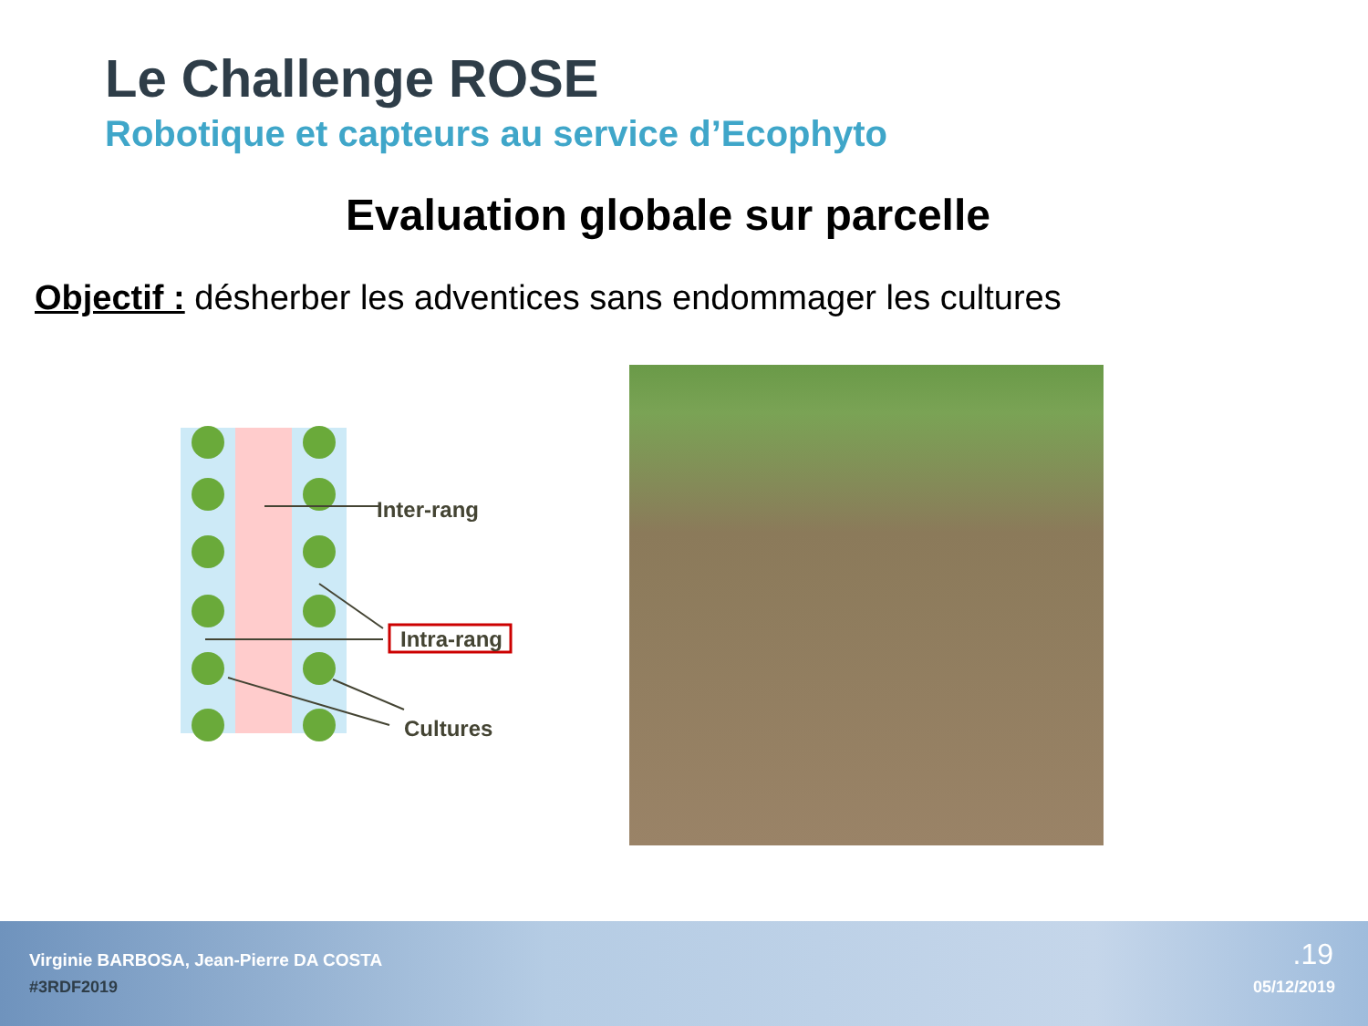Le Challenge ROSE
Robotique et capteurs au service d’Ecophyto
Evaluation globale sur parcelle
Objectif : désherber les adventices sans endommager les cultures
Inter-rang
Intra-rang
Cultures
Virginie BARBOSA, Jean-Pierre DA COSTA
#3RDF2019
.19
05/12/2019